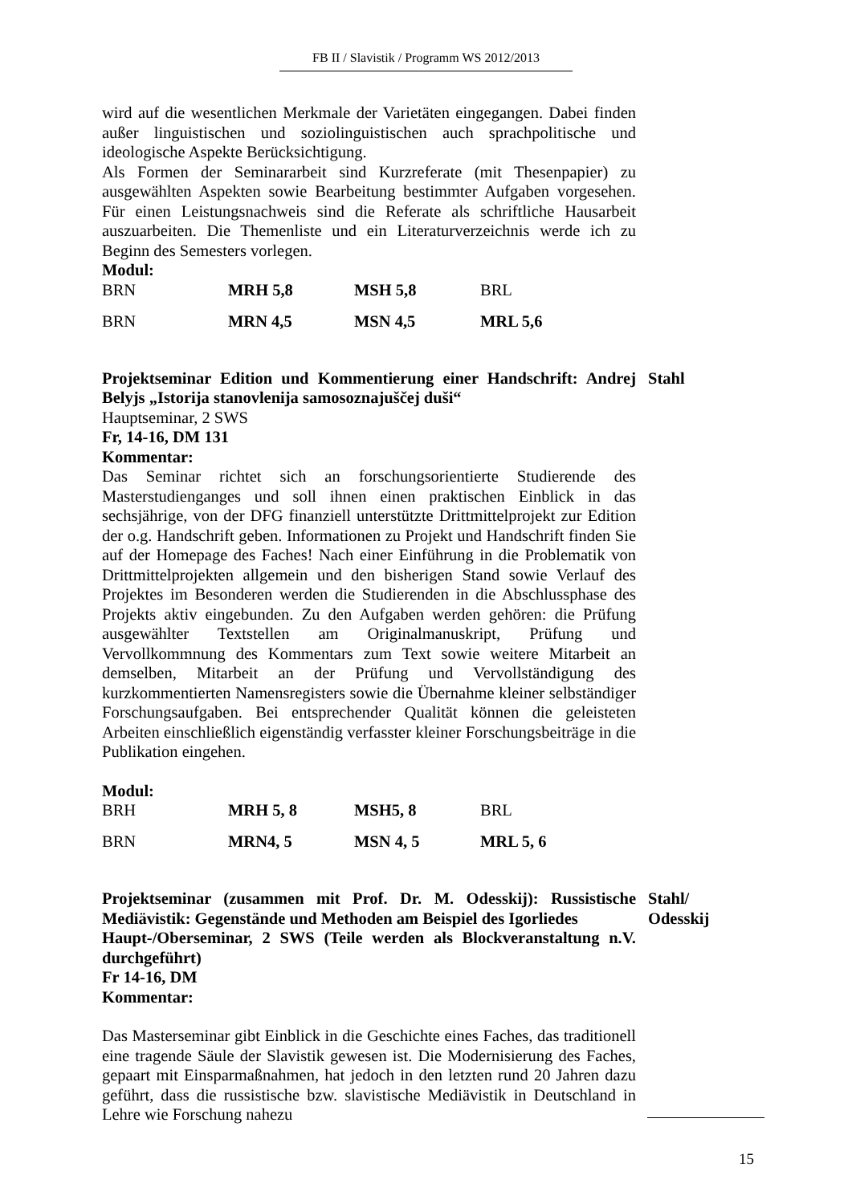FB II / Slavistik / Programm WS 2012/2013
wird auf die wesentlichen Merkmale der Varietäten eingegangen. Dabei finden außer linguistischen und soziolinguistischen auch sprachpolitische und ideologische Aspekte Berücksichtigung.
Als Formen der Seminararbeit sind Kurzreferate (mit Thesenpapier) zu ausgewählten Aspekten sowie Bearbeitung bestimmter Aufgaben vorgesehen. Für einen Leistungsnachweis sind die Referate als schriftliche Hausarbeit auszuarbeiten. Die Themenliste und ein Literaturverzeichnis werde ich zu Beginn des Semesters vorlegen.
Modul:
| BRN | MRH 5,8 | MSH 5,8 | BRL |
| BRN | MRN 4,5 | MSN 4,5 | MRL 5,6 |
Projektseminar Edition und Kommentierung einer Handschrift: Andrej Belyjs „Istorija stanovlenija samosoznajuščej duši“
Stahl
Hauptseminar, 2 SWS
Fr, 14-16, DM 131
Kommentar:
Das Seminar richtet sich an forschungsorientierte Studierende des Masterstudienganges und soll ihnen einen praktischen Einblick in das sechsjährige, von der DFG finanziell unterstützte Drittmittelprojekt zur Edition der o.g. Handschrift geben. Informationen zu Projekt und Handschrift finden Sie auf der Homepage des Faches! Nach einer Einführung in die Problematik von Drittmittelprojekten allgemein und den bisherigen Stand sowie Verlauf des Projektes im Besonderen werden die Studierenden in die Abschlussphase des Projekts aktiv eingebunden. Zu den Aufgaben werden gehören: die Prüfung ausgewählter Textstellen am Originalmanuskript, Prüfung und Vervollkommnung des Kommentars zum Text sowie weitere Mitarbeit an demselben, Mitarbeit an der Prüfung und Vervollständigung des kurzkommentierten Namensregisters sowie die Übernahme kleiner selbständiger Forschungsaufgaben. Bei entsprechender Qualität können die geleisteten Arbeiten einschließlich eigenständig verfasster kleiner Forschungsbeiträge in die Publikation eingehen.
Modul:
| BRH | MRH 5, 8 | MSH5, 8 | BRL |
| BRN | MRN4, 5 | MSN 4, 5 | MRL 5, 6 |
Projektseminar (zusammen mit Prof. Dr. M. Odesskij): Russistische Mediävistik: Gegenstände und Methoden am Beispiel des Igorliedes
Stahl/ Odesskij
Haupt-/Oberseminar, 2 SWS (Teile werden als Blockveranstaltung n.V. durchgeführt)
Fr 14-16, DM
Kommentar:
Das Masterseminar gibt Einblick in die Geschichte eines Faches, das traditionell eine tragende Säule der Slavistik gewesen ist. Die Modernisierung des Faches, gepaart mit Einsparmaßnahmen, hat jedoch in den letzten rund 20 Jahren dazu geführt, dass die russistische bzw. slavistische Mediävistik in Deutschland in Lehre wie Forschung nahezu
15